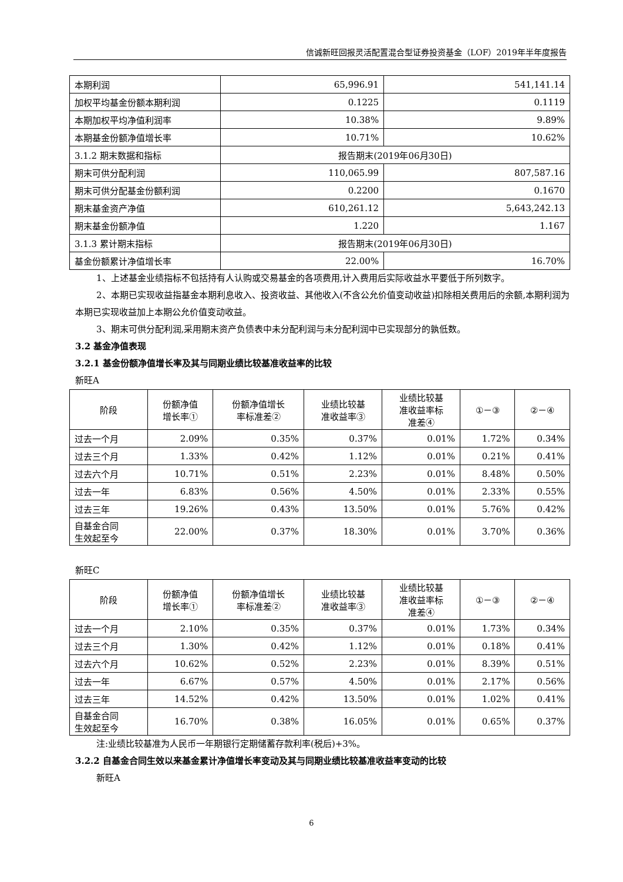信诚新旺回报灵活配置混合型证券投资基金（LOF）2019年半年度报告
| 本期利润 | 65,996.91 | 541,141.14 |
| 加权平均基金份额本期利润 | 0.1225 | 0.1119 |
| 本期加权平均净值利润率 | 10.38% | 9.89% |
| 本期基金份额净值增长率 | 10.71% | 10.62% |
| 3.1.2 期末数据和指标 | 报告期末(2019年06月30日) | |
| 期末可供分配利润 | 110,065.99 | 807,587.16 |
| 期末可供分配基金份额利润 | 0.2200 | 0.1670 |
| 期末基金资产净值 | 610,261.12 | 5,643,242.13 |
| 期末基金份额净值 | 1.220 | 1.167 |
| 3.1.3 累计期末指标 | 报告期末(2019年06月30日) | |
| 基金份额累计净值增长率 | 22.00% | 16.70% |
1、上述基金业绩指标不包括持有人认购或交易基金的各项费用,计入费用后实际收益水平要低于所列数字。
2、本期已实现收益指基金本期利息收入、投资收益、其他收入(不含公允价值变动收益)扣除相关费用后的余额,本期利润为本期已实现收益加上本期公允价值变动收益。
3、期末可供分配利润,采用期末资产负债表中未分配利润与未分配利润中已实现部分的孰低数。
3.2 基金净值表现
3.2.1 基金份额净值增长率及其与同期业绩比较基准收益率的比较
新旺A
| 阶段 | 份额净值 增长率① | 份额净值增长 率标准差② | 业绩比较基 准收益率③ | 业绩比较基 准收益率标 准差④ | ①－③ | ②－④ |
| --- | --- | --- | --- | --- | --- | --- |
| 过去一个月 | 2.09% | 0.35% | 0.37% | 0.01% | 1.72% | 0.34% |
| 过去三个月 | 1.33% | 0.42% | 1.12% | 0.01% | 0.21% | 0.41% |
| 过去六个月 | 10.71% | 0.51% | 2.23% | 0.01% | 8.48% | 0.50% |
| 过去一年 | 6.83% | 0.56% | 4.50% | 0.01% | 2.33% | 0.55% |
| 过去三年 | 19.26% | 0.43% | 13.50% | 0.01% | 5.76% | 0.42% |
| 自基金合同 生效起至今 | 22.00% | 0.37% | 18.30% | 0.01% | 3.70% | 0.36% |
新旺C
| 阶段 | 份额净值 增长率① | 份额净值增长 率标准差② | 业绩比较基 准收益率③ | 业绩比较基 准收益率标 准差④ | ①－③ | ②－④ |
| --- | --- | --- | --- | --- | --- | --- |
| 过去一个月 | 2.10% | 0.35% | 0.37% | 0.01% | 1.73% | 0.34% |
| 过去三个月 | 1.30% | 0.42% | 1.12% | 0.01% | 0.18% | 0.41% |
| 过去六个月 | 10.62% | 0.52% | 2.23% | 0.01% | 8.39% | 0.51% |
| 过去一年 | 6.67% | 0.57% | 4.50% | 0.01% | 2.17% | 0.56% |
| 过去三年 | 14.52% | 0.42% | 13.50% | 0.01% | 1.02% | 0.41% |
| 自基金合同 生效起至今 | 16.70% | 0.38% | 16.05% | 0.01% | 0.65% | 0.37% |
注:业绩比较基准为人民币一年期银行定期储蓄存款利率(税后)+3%。
3.2.2 自基金合同生效以来基金累计净值增长率变动及其与同期业绩比较基准收益率变动的比较
新旺A
6